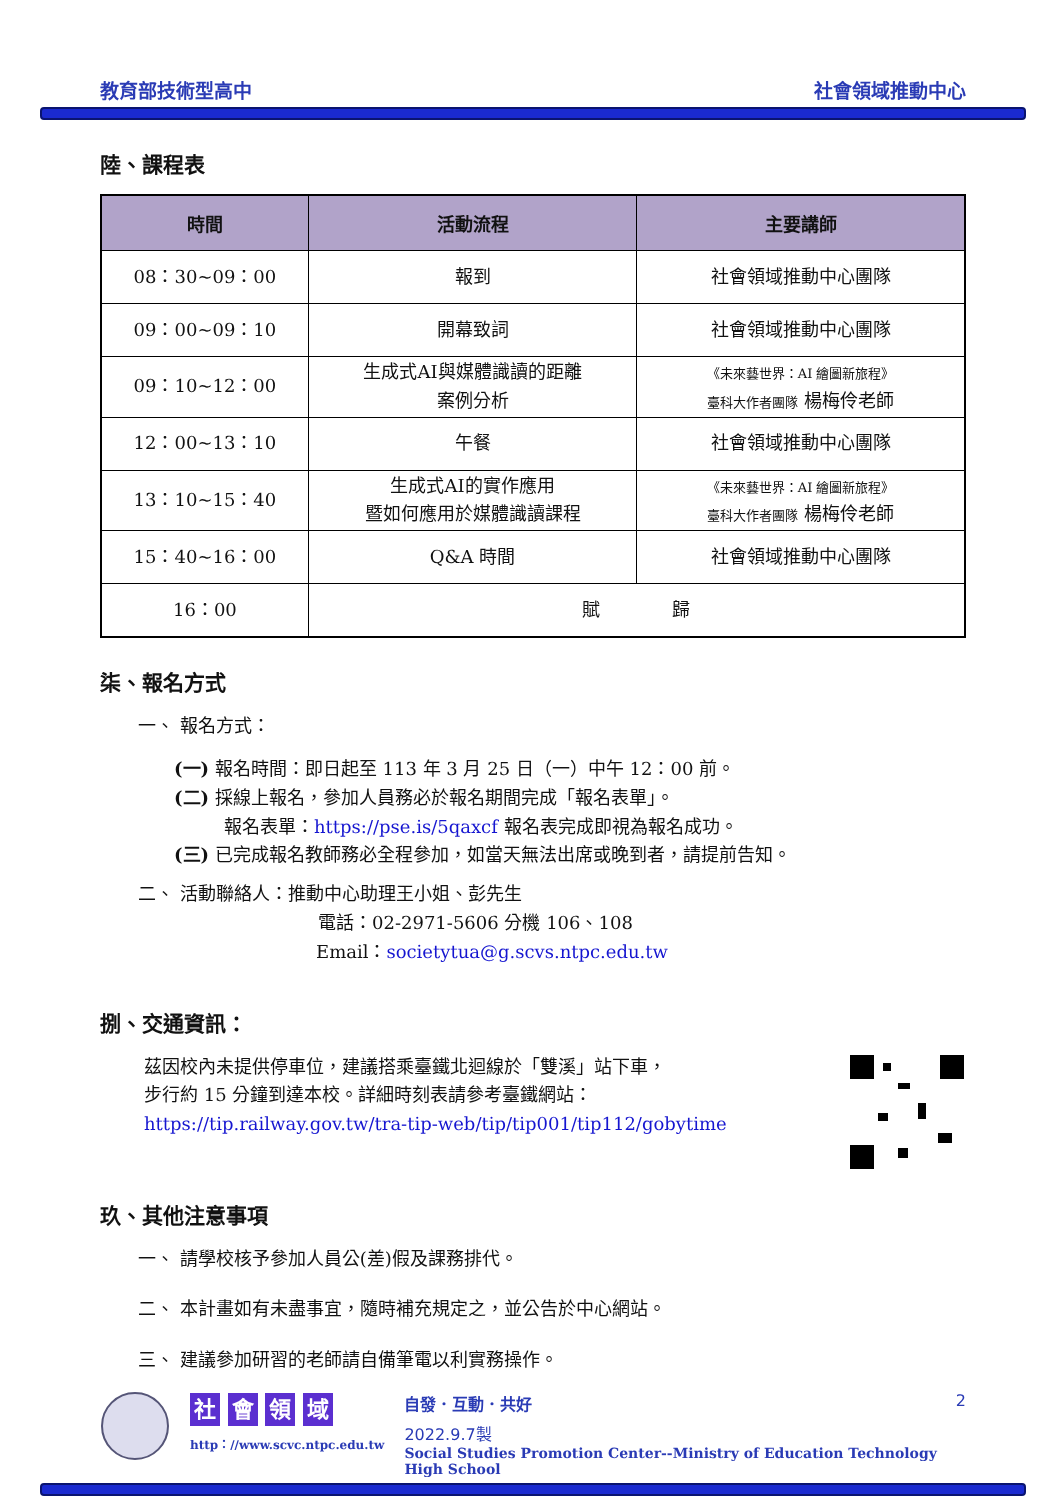教育部技術型高中 社會領域推動中心
陸、課程表
| 時間 | 活動流程 | 主要講師 |
| --- | --- | --- |
| 08：30~09：00 | 報到 | 社會領域推動中心團隊 |
| 09：00~09：10 | 開幕致詞 | 社會領域推動中心團隊 |
| 09：10~12：00 | 生成式AI與媒體識讀的距離 案例分析 | 《未來藝世界：AI 繪圖新旅程》 臺科大作者團隊 楊梅伶老師 |
| 12：00~13：10 | 午餐 | 社會領域推動中心團隊 |
| 13：10~15：40 | 生成式AI的實作應用 暨如何應用於媒體識讀課程 | 《未來藝世界：AI 繪圖新旅程》 臺科大作者團隊 楊梅伶老師 |
| 15：40~16：00 | Q&A 時間 | 社會領域推動中心團隊 |
| 16：00 | 賦 歸 | |
柒、報名方式
一、 報名方式：
(一) 報名時間：即日起至 113 年 3 月 25 日（一）中午 12：00 前。
(二) 採線上報名，參加人員務必於報名期間完成「報名表單」。
報名表單：https://pse.is/5qaxcf 報名表完成即視為報名成功。
(三) 已完成報名教師務必全程參加，如當天無法出席或晚到者，請提前告知。
二、 活動聯絡人：推動中心助理王小姐、彭先生
電話：02-2971-5606 分機 106、108
Email：societytua@g.scvs.ntpc.edu.tw
捌、交通資訊：
茲因校內未提供停車位，建議搭乘臺鐵北迴線於「雙溪」站下車，
步行約 15 分鐘到達本校。詳細時刻表請參考臺鐵網站：
https://tip.railway.gov.tw/tra-tip-web/tip/tip001/tip112/gobytime
玖、其他注意事項
一、 請學校核予參加人員公(差)假及課務排代。
二、 本計畫如有未盡事宜，隨時補充規定之，並公告於中心網站。
三、 建議參加研習的老師請自備筆電以利實務操作。
社 會 領 域
http：//www.scvc.ntpc.edu.tw
自發．互動．共好 2
2022.9.7製
Social Studies Promotion Center--Ministry of Education Technology High School